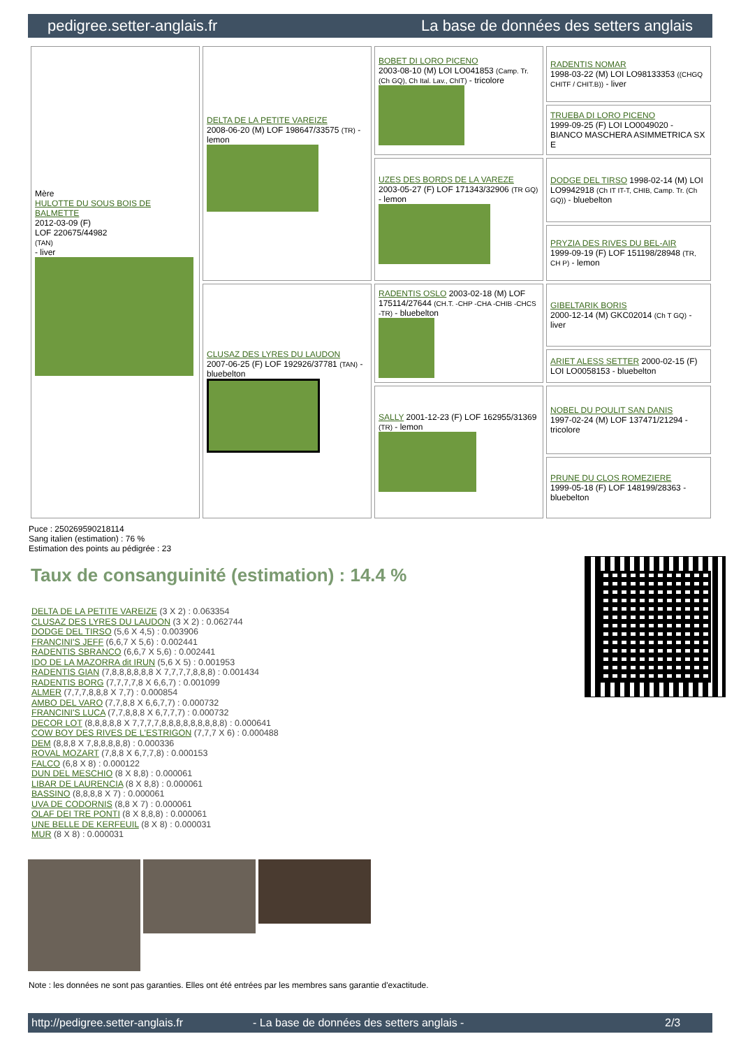pedigree.setter-anglais.fr La base de données des setters anglais
| Mère HULOTTE DU SOUS BOIS DE BALMETTE 2012-03-09 (F) LOF 220675/44982 (TAN) - liver | DELTA DE LA PETITE VAREIZE 2008-06-20 (M) LOF 198647/33575 (TR) - lemon | BOBET DI LORO PICENO 2003-08-10 (M) LOI LO041853 (Camp. Tr. (Ch GQ), Ch Ital. Lav., ChIT) - tricolore | RADENTIS NOMAR 1998-03-22 (M) LOI LO98133353 ((CHGQ CHITF / CHIT.B)) - liver |
| | | | TRUEBA DI LORO PICENO 1999-09-25 (F) LOI LO0049020 - BIANCO MASCHERA ASIMMETRICA SX E |
| | | UZES DES BORDS DE LA VAREZE 2003-05-27 (F) LOF 171343/32906 (TR GQ) - lemon | DODGE DEL TIRSO 1998-02-14 (M) LOI LO9942918 (Ch IT IT-T, CHIB, Camp. Tr. (Ch GQ)) - bluebelton |
| | | | PRYZIA DES RIVES DU BEL-AIR 1999-09-19 (F) LOF 151198/28948 (TR, CH P) - lemon |
| | CLUSAZ DES LYRES DU LAUDON 2007-06-25 (F) LOF 192926/37781 (TAN) - bluebelton | RADENTIS OSLO 2003-02-18 (M) LOF 175114/27644 (CH.T. -CHP -CHA -CHIB -CHCS -TR) - bluebelton | GIBELTARIK BORIS 2000-12-14 (M) GKC02014 (Ch T GQ) - liver |
| | | | ARIET ALESS SETTER 2000-02-15 (F) LOI LO0058153 - bluebelton |
| | | SALLY 2001-12-23 (F) LOF 162955/31369 (TR) - lemon | NOBEL DU POULIT SAN DANIS 1997-02-24 (M) LOF 137471/21294 - tricolore |
| | | | PRUNE DU CLOS ROMEZIERE 1999-05-18 (F) LOF 148199/28363 - bluebelton |
Puce : 250269590218114
Sang italien (estimation) : 76 %
Estimation des points au pédigrée : 23
Taux de consanguinité (estimation) : 14.4 %
DELTA DE LA PETITE VAREIZE (3 X 2) : 0.063354
CLUSAZ DES LYRES DU LAUDON (3 X 2) : 0.062744
DODGE DEL TIRSO (5,6 X 4,5) : 0.003906
FRANCINI'S JEFF (6,6,7 X 5,6) : 0.002441
RADENTIS SBRANCO (6,6,7 X 5,6) : 0.002441
IDO DE LA MAZORRA dit IRUN (5,6 X 5) : 0.001953
RADENTIS GIAN (7,8,8,8,8,8,8 X 7,7,7,7,8,8,8) : 0.001434
RADENTIS BORG (7,7,7,7,8 X 6,6,7) : 0.001099
ALMER (7,7,7,8,8,8 X 7,7) : 0.000854
AMBO DEL VARO (7,7,8,8 X 6,6,7,7) : 0.000732
FRANCINI'S LUCA (7,7,8,8,8 X 6,7,7,7) : 0.000732
DECOR LOT (8,8,8,8,8 X 7,7,7,7,8,8,8,8,8,8,8,8,8) : 0.000641
COW BOY DES RIVES DE L'ESTRIGON (7,7,7 X 6) : 0.000488
DEM (8,8,8 X 7,8,8,8,8,8) : 0.000336
ROVAL MOZART (7,8,8 X 6,7,7,8) : 0.000153
FALCO (6,8 X 8) : 0.000122
DUN DEL MESCHIO (8 X 8,8) : 0.000061
LIBAR DE LAURENCIA (8 X 8,8) : 0.000061
BASSINO (8,8,8,8 X 7) : 0.000061
UVA DE CODORNIS (8,8 X 7) : 0.000061
OLAF DEI TRE PONTI (8 X 8,8,8) : 0.000061
UNE BELLE DE KERFEUIL (8 X 8) : 0.000031
MUR (8 X 8) : 0.000031
Note : les données ne sont pas garanties. Elles ont été entrées par les membres sans garantie d'exactitude.
http://pedigree.setter-anglais.fr - La base de données des setters anglais - 2/3